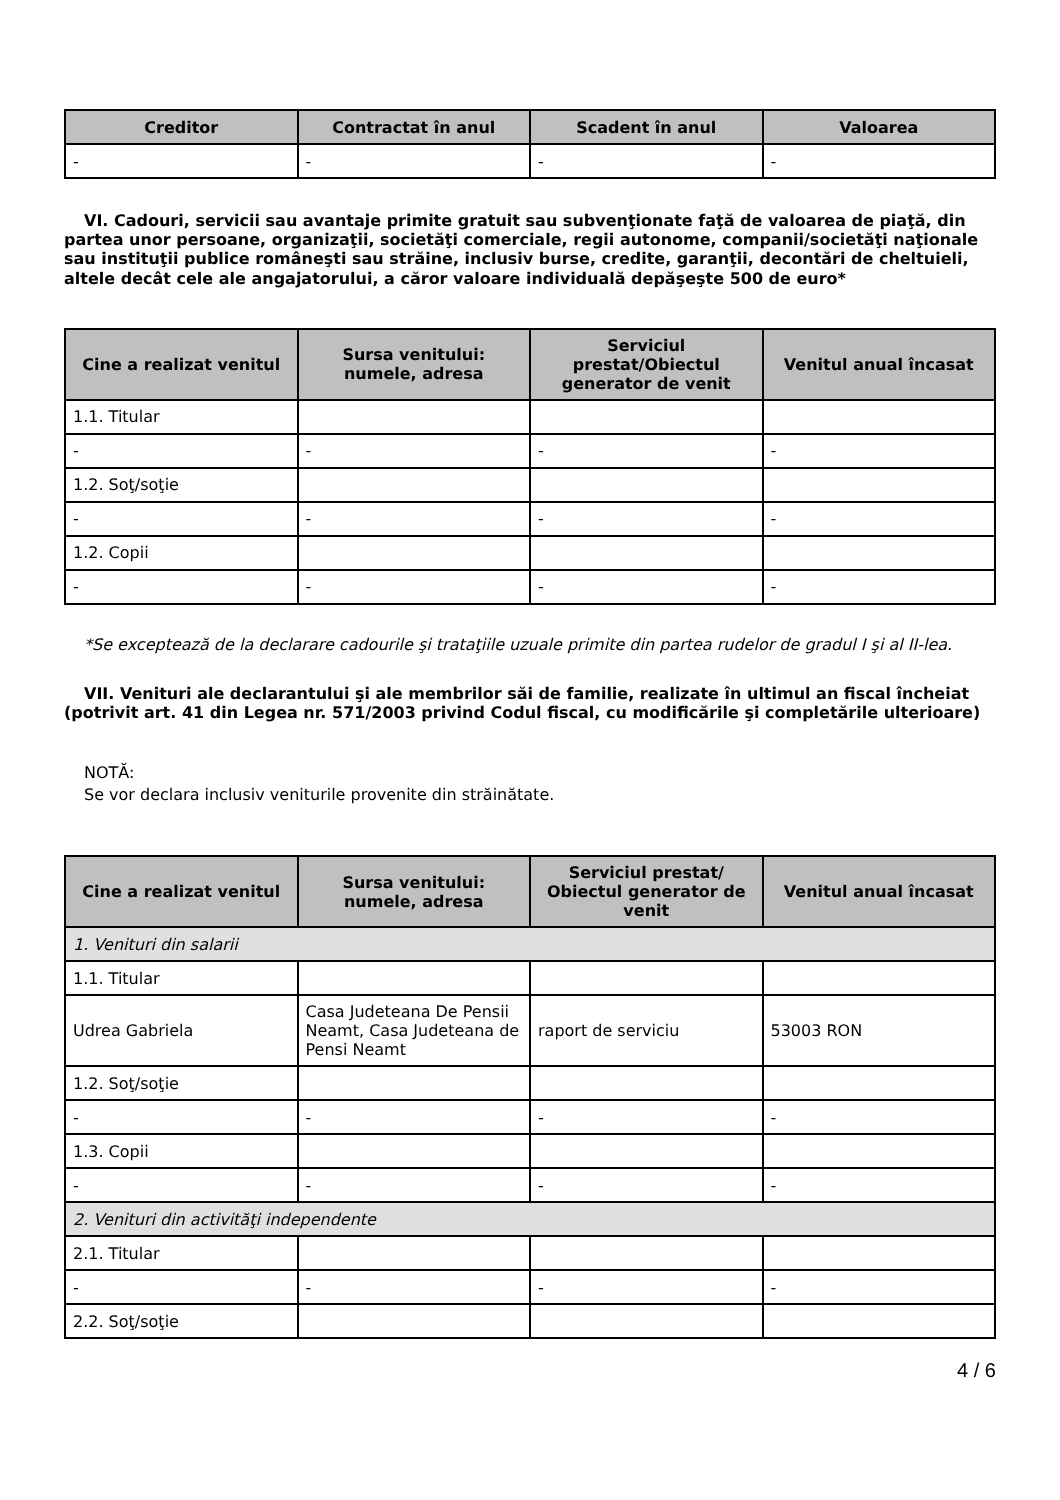| Creditor | Contractat în anul | Scadent în anul | Valoarea |
| --- | --- | --- | --- |
| - | - | - | - |
VI. Cadouri, servicii sau avantaje primite gratuit sau subvenţionate faţă de valoarea de piaţă, din partea unor persoane, organizaţii, societăţi comerciale, regii autonome, companii/societăţi naţionale sau instituţii publice româneşti sau străine, inclusiv burse, credite, garanţii, decontări de cheltuieli, altele decât cele ale angajatorului, a căror valoare individuală depăşeşte 500 de euro*
| Cine a realizat venitul | Sursa venitului: numele, adresa | Serviciul prestat/Obiectul generator de venit | Venitul anual încasat |
| --- | --- | --- | --- |
| 1.1. Titular | | | |
| - | - | - | - |
| 1.2. Soţ/soţie | | | |
| - | - | - | - |
| 1.2. Copii | | | |
| - | - | - | - |
*Se exceptează de la declarare cadourile şi trataţiile uzuale primite din partea rudelor de gradul I şi al II-lea.
VII. Venituri ale declarantului şi ale membrilor săi de familie, realizate în ultimul an fiscal încheiat (potrivit art. 41 din Legea nr. 571/2003 privind Codul fiscal, cu modificările şi completările ulterioare)
NOTĂ:
Se vor declara inclusiv veniturile provenite din străinătate.
| Cine a realizat venitul | Sursa venitului: numele, adresa | Serviciul prestat/ Obiectul generator de venit | Venitul anual încasat |
| --- | --- | --- | --- |
| 1. Venituri din salarii | | | |
| 1.1. Titular | | | |
| Udrea Gabriela | Casa Judeteana De Pensii Neamt, Casa Judeteana de Pensi Neamt | raport de serviciu | 53003 RON |
| 1.2. Soţ/soţie | | | |
| - | - | - | - |
| 1.3. Copii | | | |
| - | - | - | - |
| 2. Venituri din activităţi independente | | | |
| 2.1. Titular | | | |
| - | - | - | - |
| 2.2. Soţ/soţie | | | |
4 / 6